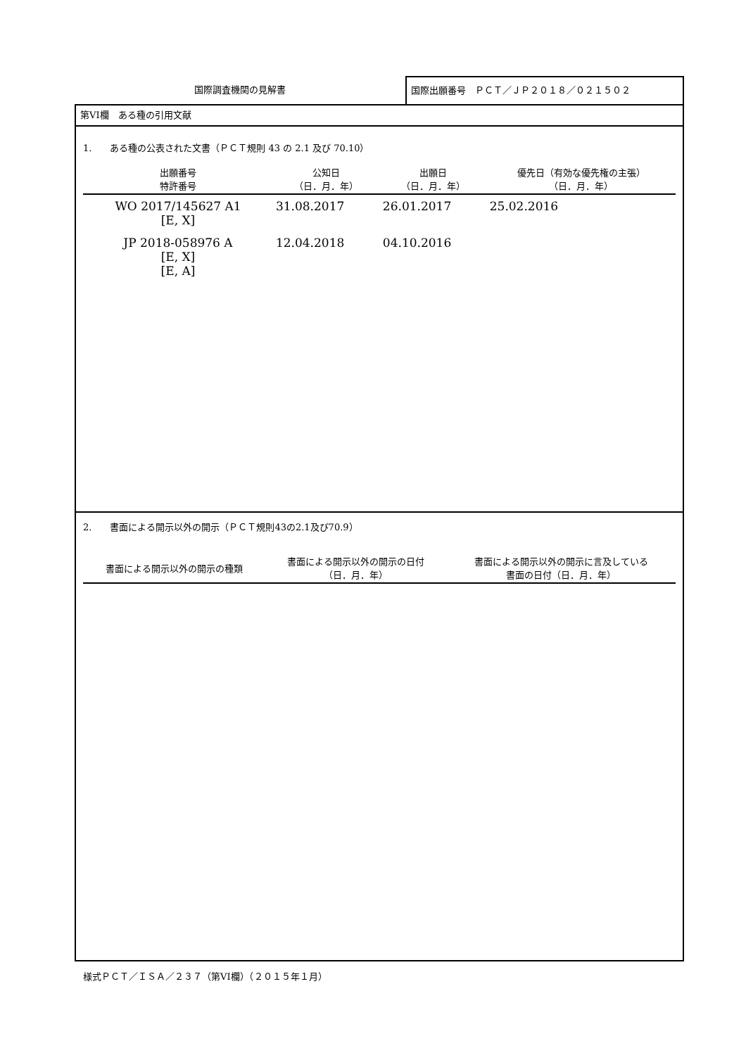国際調査機関の見解書
国際出願番号　ＰＣＴ／ＪＰ２０１８／０２１５０２
第VI欄　ある種の引用文献
1.　　ある種の公表された文書（ＰＣＴ規則 43 の 2.1 及び 70.10）
| 出願番号 特許番号 | 公知日 （日．月．年） | 出願日 （日．月．年） | 優先日（有効な優先権の主張） （日．月．年） |
| --- | --- | --- | --- |
| WO 2017/145627 A1 [E, X] | 31.08.2017 | 26.01.2017 | 25.02.2016 |
| JP 2018-058976 A [E, X] [E, A] | 12.04.2018 | 04.10.2016 | |
2.　　書面による開示以外の開示（ＰＣＴ規則43の2.1及び70.9）
| 書面による開示以外の開示の種類 | 書面による開示以外の開示の日付 （日．月．年） | 書面による開示以外の開示に言及している 書面の日付（日．月．年） |
| --- | --- | --- |
様式ＰＣＴ／ＩＳＡ／２３７（第VI欄）（２０１５年１月）